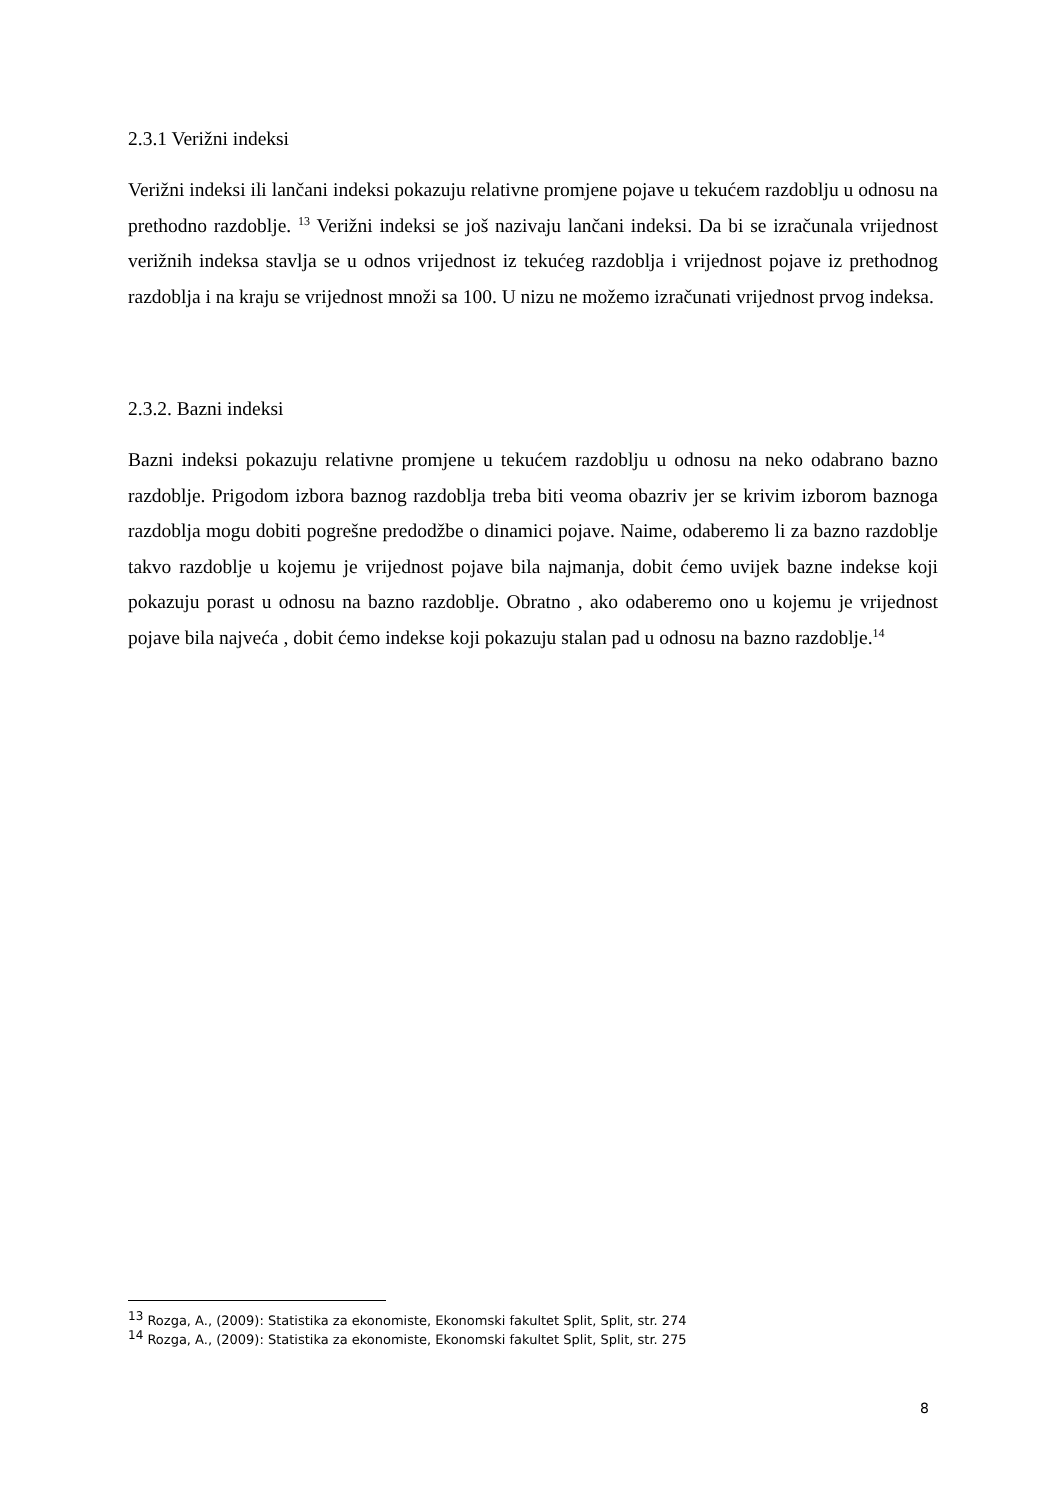2.3.1 Verižni indeksi
Verižni indeksi ili lančani indeksi pokazuju relativne promjene pojave u tekućem razdoblju u odnosu na prethodno razdoblje. <sup>13</sup> Verižni indeksi se još nazivaju lančani indeksi. Da bi se izračunala vrijednost verižnih indeksa stavlja se u odnos vrijednost iz tekućeg razdoblja i vrijednost pojave iz prethodnog razdoblja i na kraju se vrijednost množi sa 100. U nizu ne možemo izračunati vrijednost prvog indeksa.
2.3.2. Bazni indeksi
Bazni indeksi pokazuju relativne promjene u tekućem razdoblju u odnosu na neko odabrano bazno razdoblje. Prigodom izbora baznog razdoblja treba biti veoma obazriv jer se krivim izborom baznoga razdoblja mogu dobiti pogrešne predodžbe o dinamici pojave. Naime, odaberemo li za bazno razdoblje takvo razdoblje u kojemu je vrijednost pojave bila najmanja, dobit ćemo uvijek bazne indekse koji pokazuju porast u odnosu na bazno razdoblje. Obratno , ako odaberemo ono u kojemu je vrijednost pojave bila najveća , dobit ćemo indekse koji pokazuju stalan pad u odnosu na bazno razdoblje.<sup>14</sup>
<sup>13</sup> Rozga, A., (2009): Statistika za ekonomiste, Ekonomski fakultet Split, Split, str. 274
<sup>14</sup> Rozga, A., (2009): Statistika za ekonomiste, Ekonomski fakultet Split, Split, str. 275
8